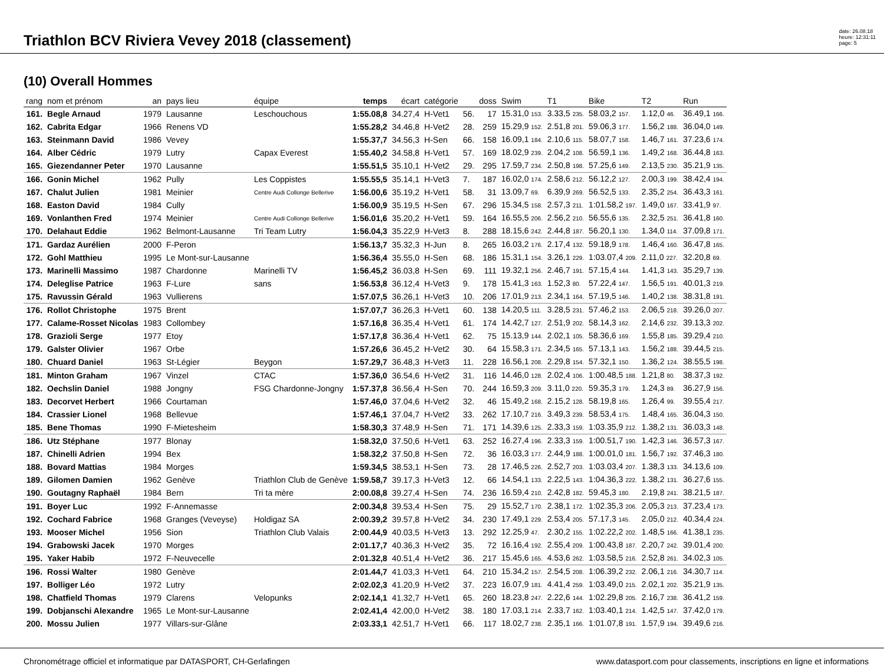Triathlon BCV Riviera Vevey 2018 (classement)
date: 26.08.18
heure: 12:31:11
page: 5
(10) Overall Hommes
| rang | nom et prénom | an | pays lieu | équipe | temps | écart | catégorie | | doss | Swim | T1 | Bike | T2 | Run |
| --- | --- | --- | --- | --- | --- | --- | --- | --- | --- | --- | --- | --- | --- | --- |
| 161. | Begle Arnaud | 1979 | Lausanne | Leschouchous | 1:55.08,8 | 34.27,4 | H-Vet1 | 56. | 17 | 15.31,0 153. | 3.33,5 235. | 58.03,2 157. | 1.12,0 46. | 36.49,1 166. |
| 162. | Cabrita Edgar | 1966 | Renens VD | | 1:55.28,2 | 34.46,8 | H-Vet2 | 28. | 259 | 15.29,9 152. | 2.51,8 201. | 59.06,3 177. | 1.56,2 188. | 36.04,0 149. |
| 163. | Steinmann David | 1986 | Vevey | | 1:55.37,7 | 34.56,3 | H-Sen | 66. | 158 | 16.09,1 184. | 2.10,6 115. | 58.07,7 158. | 1.46,7 161. | 37.23,6 174. |
| 164. | Alber Cédric | 1979 | Lutry | Capax Everest | 1:55.40,2 | 34.58,8 | H-Vet1 | 57. | 169 | 18.02,9 239. | 2.04,2 108. | 56.59,1 136. | 1.49,2 168. | 36.44,8 163. |
| 165. | Giezendanner Peter | 1970 | Lausanne | | 1:55.51,5 | 35.10,1 | H-Vet2 | 29. | 295 | 17.59,7 234. | 2.50,8 198. | 57.25,6 149. | 2.13,5 230. | 35.21,9 135. |
| 166. | Gonin Michel | 1962 | Pully | Les Coppistes | 1:55.55,5 | 35.14,1 | H-Vet3 | 7. | 187 | 16.02,0 174. | 2.58,6 212. | 56.12,2 127. | 2.00,3 199. | 38.42,4 194. |
| 167. | Chalut Julien | 1981 | Meinier | Centre Audi Collonge Bellerive | 1:56.00,6 | 35.19,2 | H-Vet1 | 58. | 31 | 13.09,7 69. | 6.39,9 269. | 56.52,5 133. | 2.35,2 254. | 36.43,3 161. |
| 168. | Easton David | 1984 | Cully | | 1:56.00,9 | 35.19,5 | H-Sen | 67. | 296 | 15.34,5 158. | 2.57,3 211. | 1:01.58,2 197. | 1.49,0 167. | 33.41,9 97. |
| 169. | Vonlanthen Fred | 1974 | Meinier | Centre Audi Collonge Bellerive | 1:56.01,6 | 35.20,2 | H-Vet1 | 59. | 164 | 16.55,5 206. | 2.56,2 210. | 56.55,6 135. | 2.32,5 251. | 36.41,8 160. |
| 170. | Delahaut Eddie | 1962 | Belmont-Lausanne | Tri Team Lutry | 1:56.04,3 | 35.22,9 | H-Vet3 | 8. | 288 | 18.15,6 242. | 2.44,8 187. | 56.20,1 130. | 1.34,0 114. | 37.09,8 171. |
| 171. | Gardaz Aurélien | 2000 | F-Peron | | 1:56.13,7 | 35.32,3 | H-Jun | 8. | 265 | 16.03,2 176. | 2.17,4 132. | 59.18,9 178. | 1.46,4 160. | 36.47,8 165. |
| 172. | Gohl Matthieu | 1995 | Le Mont-sur-Lausanne | | 1:56.36,4 | 35.55,0 | H-Sen | 68. | 186 | 15.31,1 154. | 3.26,1 229. | 1:03.07,4 209. | 2.11,0 227. | 32.20,8 69. |
| 173. | Marinelli Massimo | 1987 | Chardonne | Marinelli TV | 1:56.45,2 | 36.03,8 | H-Sen | 69. | 111 | 19.32,1 256. | 2.46,7 191. | 57.15,4 144. | 1.41,3 143. | 35.29,7 139. |
| 174. | Deleglise Patrice | 1963 | F-Lure | sans | 1:56.53,8 | 36.12,4 | H-Vet3 | 9. | 178 | 15.41,3 163. | 1.52,3 80. | 57.22,4 147. | 1.56,5 191. | 40.01,3 219. |
| 175. | Ravussin Gérald | 1963 | Vullierens | | 1:57.07,5 | 36.26,1 | H-Vet3 | 10. | 206 | 17.01,9 213. | 2.34,1 164. | 57.19,5 146. | 1.40,2 138. | 38.31,8 191. |
| 176. | Rollot Christophe | 1975 | Brent | | 1:57.07,7 | 36.26,3 | H-Vet1 | 60. | 138 | 14.20,5 111. | 3.28,5 231. | 57.46,2 153. | 2.06,5 218. | 39.26,0 207. |
| 177. | Calame-Rosset Nicolas | 1983 | Collombey | | 1:57.16,8 | 36.35,4 | H-Vet1 | 61. | 174 | 14.42,7 127. | 2.51,9 202. | 58.14,3 162. | 2.14,6 232. | 39.13,3 202. |
| 178. | Grazioli Serge | 1977 | Etoy | | 1:57.17,8 | 36.36,4 | H-Vet1 | 62. | 75 | 15.13,9 144. | 2.02,1 105. | 58.36,6 169. | 1.55,8 185. | 39.29,4 210. |
| 179. | Galster Olivier | 1967 | Orbe | | 1:57.26,6 | 36.45,2 | H-Vet2 | 30. | 64 | 15.58,3 171. | 2.34,5 165. | 57.13,1 143. | 1.56,2 188. | 39.44,5 215. |
| 180. | Chuard Daniel | 1963 | St-Légier | Beygon | 1:57.29,7 | 36.48,3 | H-Vet3 | 11. | 228 | 16.56,1 208. | 2.29,8 154. | 57.32,1 150. | 1.36,2 124. | 38.55,5 198. |
| 181. | Minton Graham | 1967 | Vinzel | CTAC | 1:57.36,0 | 36.54,6 | H-Vet2 | 31. | 116 | 14.46,0 128. | 2.02,4 106. | 1:00.48,5 188. | 1.21,8 80. | 38.37,3 192. |
| 182. | Oechslin Daniel | 1988 | Jongny | FSG Chardonne-Jongny | 1:57.37,8 | 36.56,4 | H-Sen | 70. | 244 | 16.59,3 209. | 3.11,0 220. | 59.35,3 179. | 1.24,3 89. | 36.27,9 156. |
| 183. | Decorvet Herbert | 1966 | Courtaman | | 1:57.46,0 | 37.04,6 | H-Vet2 | 32. | 46 | 15.49,2 168. | 2.15,2 128. | 58.19,8 165. | 1.26,4 99. | 39.55,4 217. |
| 184. | Crassier Lionel | 1968 | Bellevue | | 1:57.46,1 | 37.04,7 | H-Vet2 | 33. | 262 | 17.10,7 216. | 3.49,3 239. | 58.53,4 175. | 1.48,4 165. | 36.04,3 150. |
| 185. | Bene Thomas | 1990 | F-Mietesheim | | 1:58.30,3 | 37.48,9 | H-Sen | 71. | 171 | 14.39,6 125. | 2.33,3 159. | 1:03.35,9 212. | 1.38,2 131. | 36.03,3 148. |
| 186. | Utz Stéphane | 1977 | Blonay | | 1:58.32,0 | 37.50,6 | H-Vet1 | 63. | 252 | 16.27,4 196. | 2.33,3 159. | 1:00.51,7 190. | 1.42,3 146. | 36.57,3 167. |
| 187. | Chinelli Adrien | 1994 | Bex | | 1:58.32,2 | 37.50,8 | H-Sen | 72. | 36 | 16.03,3 177. | 2.44,9 188. | 1:00.01,0 181. | 1.56,7 192. | 37.46,3 180. |
| 188. | Bovard Mattias | 1984 | Morges | | 1:59.34,5 | 38.53,1 | H-Sen | 73. | 28 | 17.46,5 226. | 2.52,7 203. | 1:03.03,4 207. | 1.38,3 133. | 34.13,6 109. |
| 189. | Gilomen Damien | 1962 | Genève | Triathlon Club de Genève | 1:59.58,7 | 39.17,3 | H-Vet3 | 12. | 66 | 14.54,1 133. | 2.22,5 143. | 1:04.36,3 222. | 1.38,2 131. | 36.27,6 155. |
| 190. | Goutagny Raphaël | 1984 | Bern | Tri ta mère | 2:00.08,8 | 39.27,4 | H-Sen | 74. | 236 | 16.59,4 210. | 2.42,8 182. | 59.45,3 180. | 2.19,8 241. | 38.21,5 187. |
| 191. | Boyer Luc | 1992 | F-Annemasse | | 2:00.34,8 | 39.53,4 | H-Sen | 75. | 29 | 15.52,7 170. | 2.38,1 172. | 1:02.35,3 206. | 2.05,3 213. | 37.23,4 173. |
| 192. | Cochard Fabrice | 1968 | Granges (Veveyse) | Holdigaz SA | 2:00.39,2 | 39.57,8 | H-Vet2 | 34. | 230 | 17.49,1 229. | 2.53,4 205. | 57.17,3 145. | 2.05,0 212. | 40.34,4 224. |
| 193. | Mooser Michel | 1956 | Sion | Triathlon Club Valais | 2:00.44,9 | 40.03,5 | H-Vet3 | 13. | 292 | 12.25,9 47. | 2.30,2 155. | 1:02.22,2 202. | 1.48,5 166. | 41.38,1 235. |
| 194. | Grabowski Jacek | 1970 | Morges | | 2:01.17,7 | 40.36,3 | H-Vet2 | 35. | 72 | 16.16,4 192. | 2.55,4 209. | 1:00.43,8 187. | 2.20,7 242. | 39.01,4 200. |
| 195. | Yaker Habib | 1972 | F-Neuvecelle | | 2:01.32,8 | 40.51,4 | H-Vet2 | 36. | 217 | 15.45,6 165. | 4.53,6 262. | 1:03.58,5 216. | 2.52,8 261. | 34.02,3 105. |
| 196. | Rossi Walter | 1980 | Genève | | 2:01.44,7 | 41.03,3 | H-Vet1 | 64. | 210 | 15.34,2 157. | 2.54,5 208. | 1:06.39,2 232. | 2.06,1 216. | 34.30,7 114. |
| 197. | Bolliger Léo | 1972 | Lutry | | 2:02.02,3 | 41.20,9 | H-Vet2 | 37. | 223 | 16.07,9 181. | 4.41,4 259. | 1:03.49,0 215. | 2.02,1 202. | 35.21,9 135. |
| 198. | Chatfield Thomas | 1979 | Clarens | Velopunks | 2:02.14,1 | 41.32,7 | H-Vet1 | 65. | 260 | 18.23,8 247. | 2.22,6 144. | 1:02.29,8 205. | 2.16,7 238. | 36.41,2 159. |
| 199. | Dobjanschi Alexandre | 1965 | Le Mont-sur-Lausanne | | 2:02.41,4 | 42.00,0 | H-Vet2 | 38. | 180 | 17.03,1 214. | 2.33,7 162. | 1:03.40,1 214. | 1.42,5 147. | 37.42,0 179. |
| 200. | Mossu Julien | 1977 | Villars-sur-Glâne | | 2:03.33,1 | 42.51,7 | H-Vet1 | 66. | 117 | 18.02,7 238. | 2.35,1 166. | 1:01.07,8 191. | 1.57,9 194. | 39.49,6 216. |
Chronométrage officiel et informatique par DATASPORT, CH-Gerlafingen www.datasport.com pour classements, inscriptions en ligne et informations